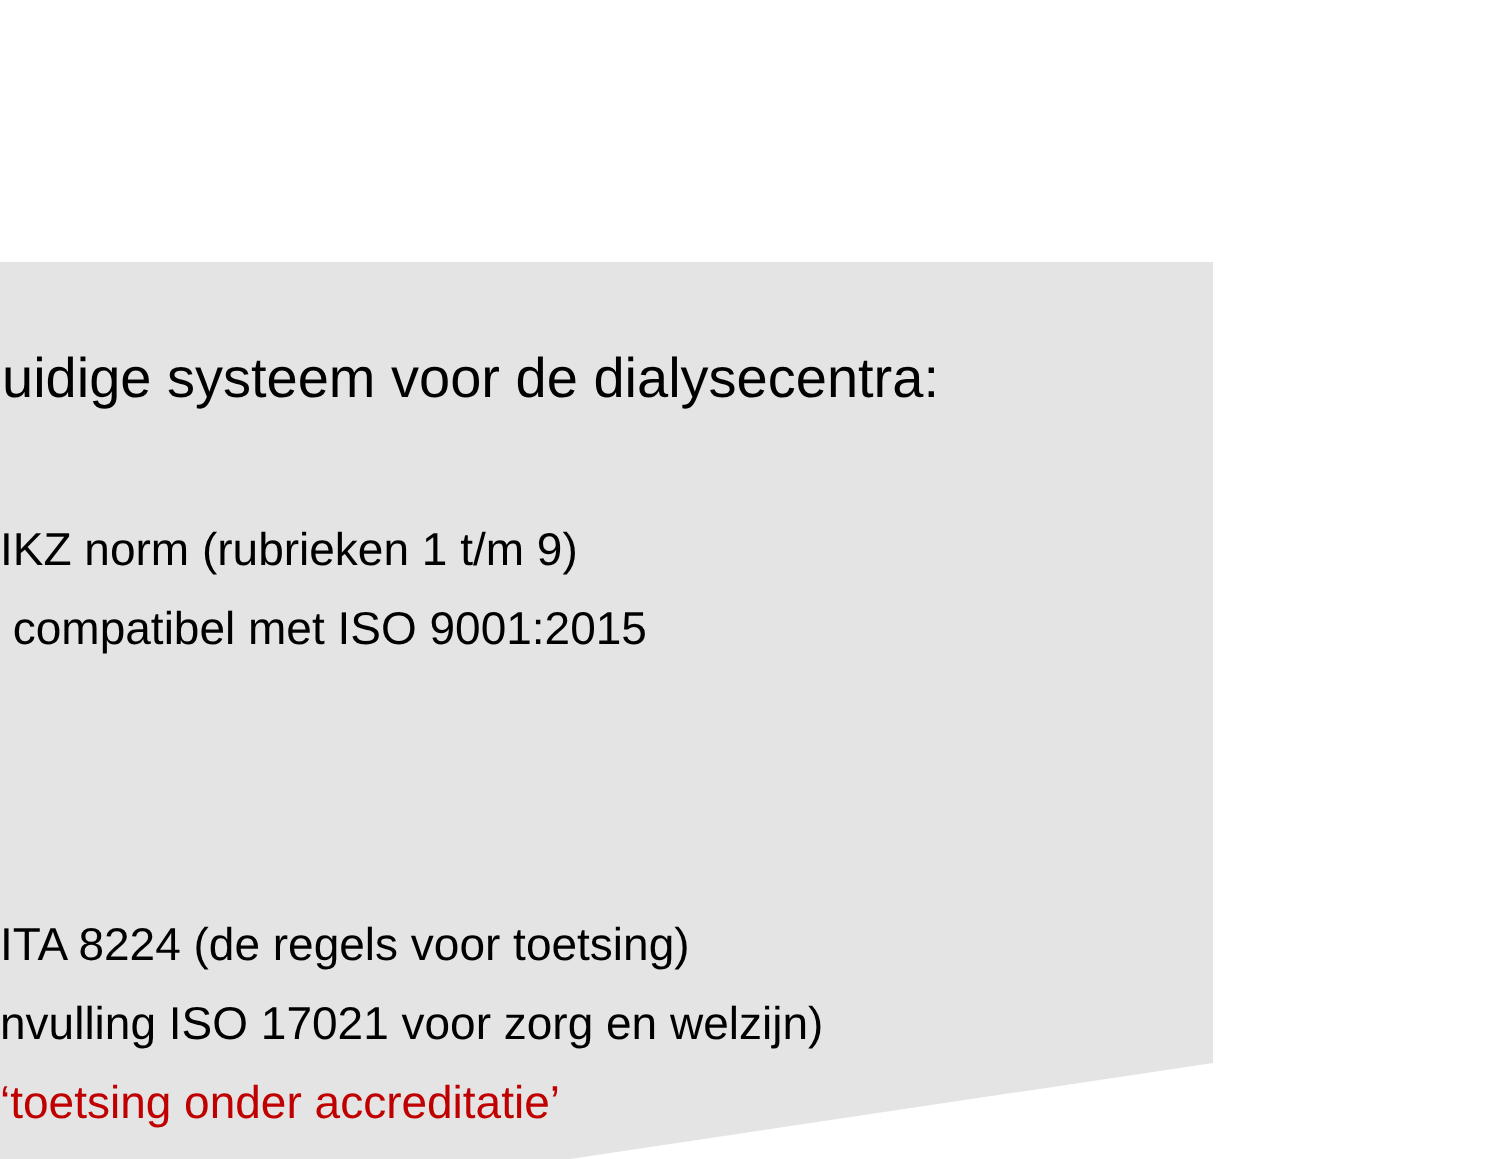uidige systeem voor de dialysecentra:
IKZ norm (rubrieken 1 t/m 9)
compatibel met ISO 9001:2015
ITA 8224 (de regels voor toetsing)
nvulling ISO 17021 voor zorg en welzijn)
‘toetsing onder accreditatie’